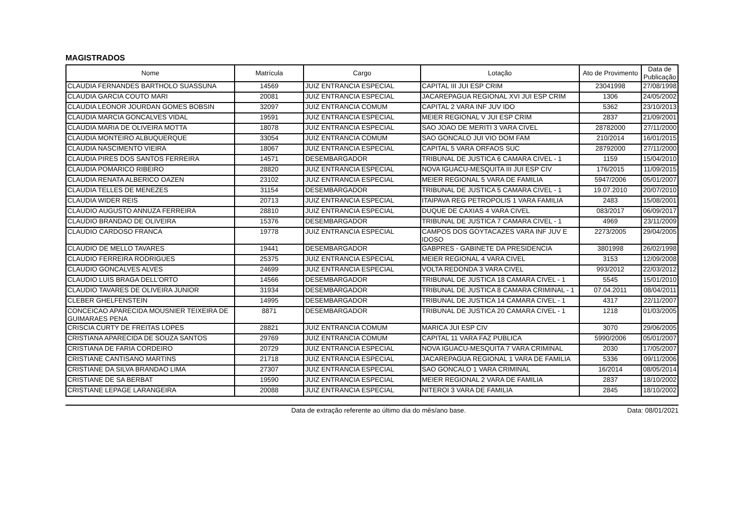MAGISTRADOS
| Nome | Matrícula | Cargo | Lotação | Ato de Provimento | Data de Publicação |
| --- | --- | --- | --- | --- | --- |
| CLAUDIA FERNANDES BARTHOLO SUASSUNA | 14569 | JUIZ ENTRANCIA ESPECIAL | CAPITAL III JUI ESP CRIM | 23041998 | 27/08/1998 |
| CLAUDIA GARCIA COUTO MARI | 20081 | JUIZ ENTRANCIA ESPECIAL | JACAREPAGUA REGIONAL XVI JUI ESP CRIM | 1306 | 24/05/2002 |
| CLAUDIA LEONOR JOURDAN GOMES BOBSIN | 32097 | JUIZ ENTRANCIA COMUM | CAPITAL 2 VARA INF JUV IDO | 5362 | 23/10/2013 |
| CLAUDIA MARCIA GONCALVES VIDAL | 19591 | JUIZ ENTRANCIA ESPECIAL | MEIER REGIONAL V JUI ESP CRIM | 2837 | 21/09/2001 |
| CLAUDIA MARIA DE OLIVEIRA MOTTA | 18078 | JUIZ ENTRANCIA ESPECIAL | SAO JOAO DE MERITI 3 VARA CIVEL | 28782000 | 27/11/2000 |
| CLAUDIA MONTEIRO ALBUQUERQUE | 33054 | JUIZ ENTRANCIA COMUM | SAO GONCALO JUI VIO DOM FAM | 210/2014 | 16/01/2015 |
| CLAUDIA NASCIMENTO VIEIRA | 18067 | JUIZ ENTRANCIA ESPECIAL | CAPITAL 5 VARA ORFAOS SUC | 28792000 | 27/11/2000 |
| CLAUDIA PIRES DOS SANTOS FERREIRA | 14571 | DESEMBARGADOR | TRIBUNAL DE JUSTICA 6 CAMARA CIVEL - 1 | 1159 | 15/04/2010 |
| CLAUDIA POMARICO RIBEIRO | 28820 | JUIZ ENTRANCIA ESPECIAL | NOVA IGUACU-MESQUITA III JUI ESP CIV | 176/2015 | 11/09/2015 |
| CLAUDIA RENATA ALBERICO OAZEN | 23102 | JUIZ ENTRANCIA ESPECIAL | MEIER REGIONAL 5 VARA DE FAMILIA | 5947/2006 | 05/01/2007 |
| CLAUDIA TELLES DE MENEZES | 31154 | DESEMBARGADOR | TRIBUNAL DE JUSTICA 5 CAMARA CIVEL - 1 | 19.07.2010 | 20/07/2010 |
| CLAUDIA WIDER REIS | 20713 | JUIZ ENTRANCIA ESPECIAL | ITAIPAVA REG PETROPOLIS 1 VARA FAMILIA | 2483 | 15/08/2001 |
| CLAUDIO AUGUSTO ANNUZA FERREIRA | 28810 | JUIZ ENTRANCIA ESPECIAL | DUQUE DE CAXIAS 4 VARA CIVEL | 083/2017 | 06/09/2017 |
| CLAUDIO BRANDAO DE OLIVEIRA | 15376 | DESEMBARGADOR | TRIBUNAL DE JUSTICA 7 CAMARA CIVEL - 1 | 4969 | 23/11/2009 |
| CLAUDIO CARDOSO FRANCA | 19778 | JUIZ ENTRANCIA ESPECIAL | CAMPOS DOS GOYTACAZES VARA INF JUV E IDOSO | 2273/2005 | 29/04/2005 |
| CLAUDIO DE MELLO TAVARES | 19441 | DESEMBARGADOR | GABPRES - GABINETE DA PRESIDENCIA | 3801998 | 26/02/1998 |
| CLAUDIO FERREIRA RODRIGUES | 25375 | JUIZ ENTRANCIA ESPECIAL | MEIER REGIONAL 4 VARA CIVEL | 3153 | 12/09/2008 |
| CLAUDIO GONCALVES ALVES | 24699 | JUIZ ENTRANCIA ESPECIAL | VOLTA REDONDA 3 VARA CIVEL | 993/2012 | 22/03/2012 |
| CLAUDIO LUIS BRAGA DELL'ORTO | 14566 | DESEMBARGADOR | TRIBUNAL DE JUSTICA 18 CAMARA CIVEL - 1 | 5545 | 15/01/2010 |
| CLAUDIO TAVARES DE OLIVEIRA JUNIOR | 31934 | DESEMBARGADOR | TRIBUNAL DE JUSTICA 8 CAMARA CRIMINAL - 1 | 07.04.2011 | 08/04/2011 |
| CLEBER GHELFENSTEIN | 14995 | DESEMBARGADOR | TRIBUNAL DE JUSTICA 14 CAMARA CIVEL - 1 | 4317 | 22/11/2007 |
| CONCEICAO APARECIDA MOUSNIER TEIXEIRA DE GUIMARAES PENA | 8871 | DESEMBARGADOR | TRIBUNAL DE JUSTICA 20 CAMARA CIVEL - 1 | 1218 | 01/03/2005 |
| CRISCIA CURTY DE FREITAS LOPES | 28821 | JUIZ ENTRANCIA COMUM | MARICA JUI ESP CIV | 3070 | 29/06/2005 |
| CRISTIANA APARECIDA DE SOUZA SANTOS | 29769 | JUIZ ENTRANCIA COMUM | CAPITAL 11 VARA FAZ PUBLICA | 5990/2006 | 05/01/2007 |
| CRISTIANA DE FARIA CORDEIRO | 20729 | JUIZ ENTRANCIA ESPECIAL | NOVA IGUACU-MESQUITA 7 VARA CRIMINAL | 2030 | 17/05/2007 |
| CRISTIANE CANTISANO MARTINS | 21718 | JUIZ ENTRANCIA ESPECIAL | JACAREPAGUA REGIONAL 1 VARA DE FAMILIA | 5336 | 09/11/2006 |
| CRISTIANE DA SILVA BRANDAO LIMA | 27307 | JUIZ ENTRANCIA ESPECIAL | SAO GONCALO 1 VARA CRIMINAL | 16/2014 | 08/05/2014 |
| CRISTIANE DE SA BERBAT | 19590 | JUIZ ENTRANCIA ESPECIAL | MEIER REGIONAL 2 VARA DE FAMILIA | 2837 | 18/10/2002 |
| CRISTIANE LEPAGE LARANGEIRA | 20088 | JUIZ ENTRANCIA ESPECIAL | NITEROI 3 VARA DE FAMILIA | 2845 | 18/10/2002 |
Data de extração referente ao último dia do mês/ano base. Data: 08/01/2021